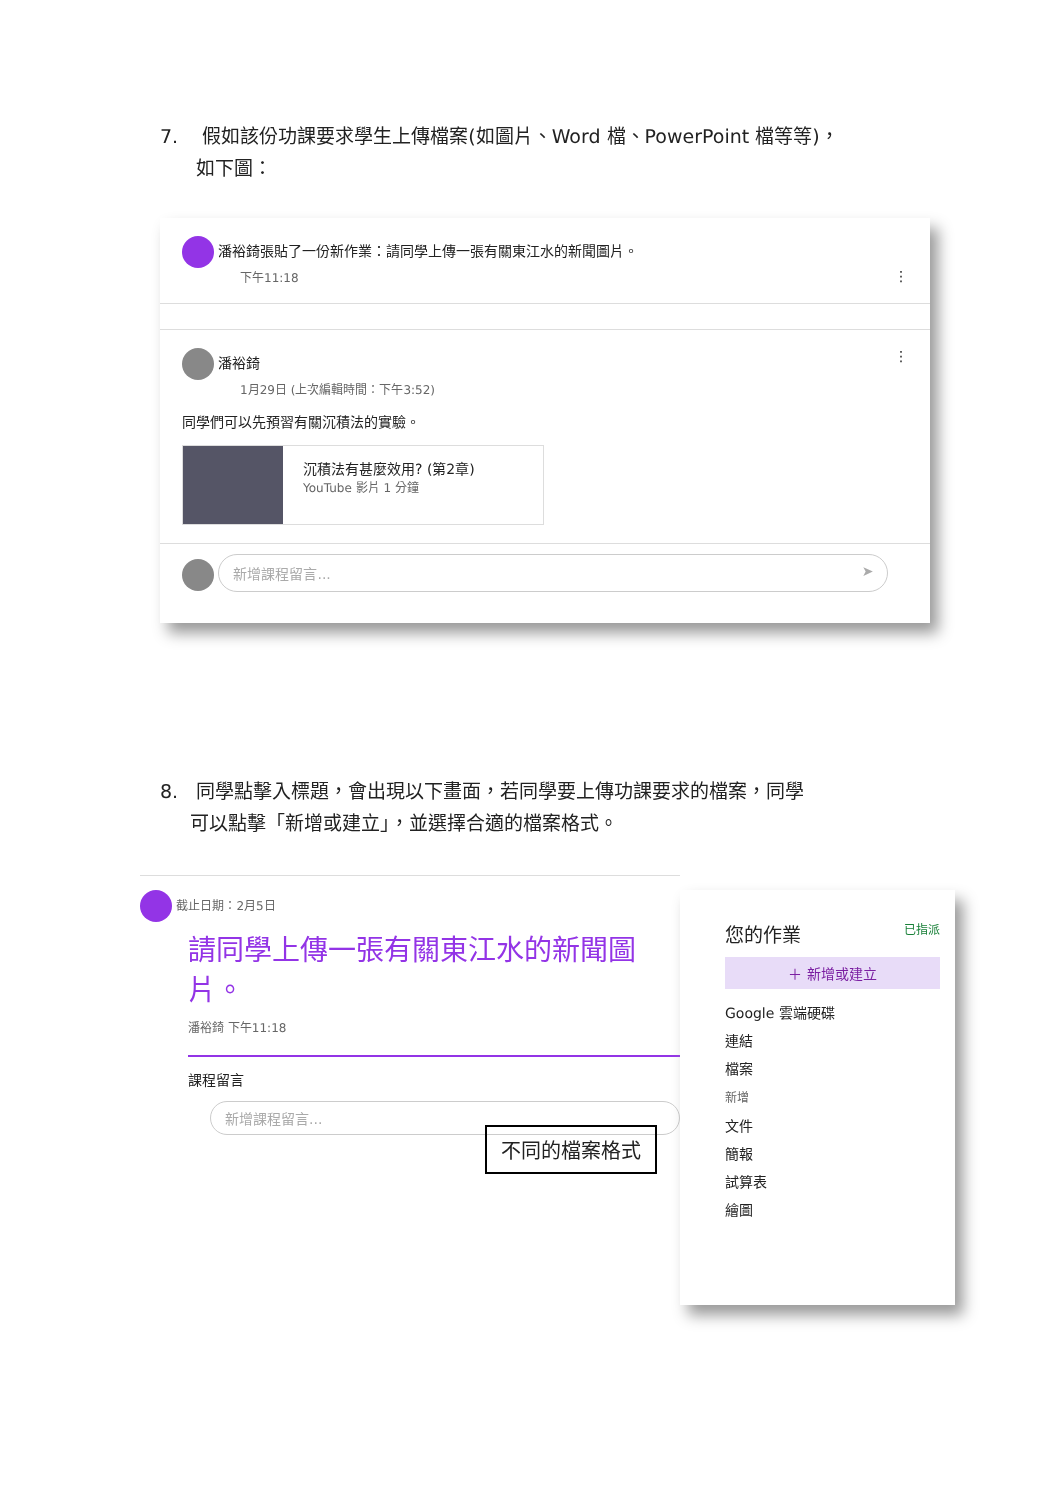7. 假如該份功課要求學生上傳檔案(如圖片、Word 檔、PowerPoint 檔等等)，
如下圖：
潘裕錡張貼了一份新作業：請同學上傳一張有關東江水的新聞圖片。
下午11:18 ⋮
潘裕錡 ⋮
1月29日 (上次編輯時間：下午3:52)
同學們可以先預習有關沉積法的實驗。
沉積法有甚麼效用? (第2章)
YouTube 影片 1 分鐘
新增課程留言... ➤
8. 同學點擊入標題，會出現以下畫面，若同學要上傳功課要求的檔案，同學
可以點擊「新增或建立」，並選擇合適的檔案格式。
截止日期：2月5日
請同學上傳一張有關東江水的新聞圖片。
潘裕錡 下午11:18
課程留言
新增課程留言...
不同的檔案格式
您的作業 已指派
＋ 新增或建立
Google 雲端硬碟
連結
檔案
新增
文件
簡報
試算表
繪圖